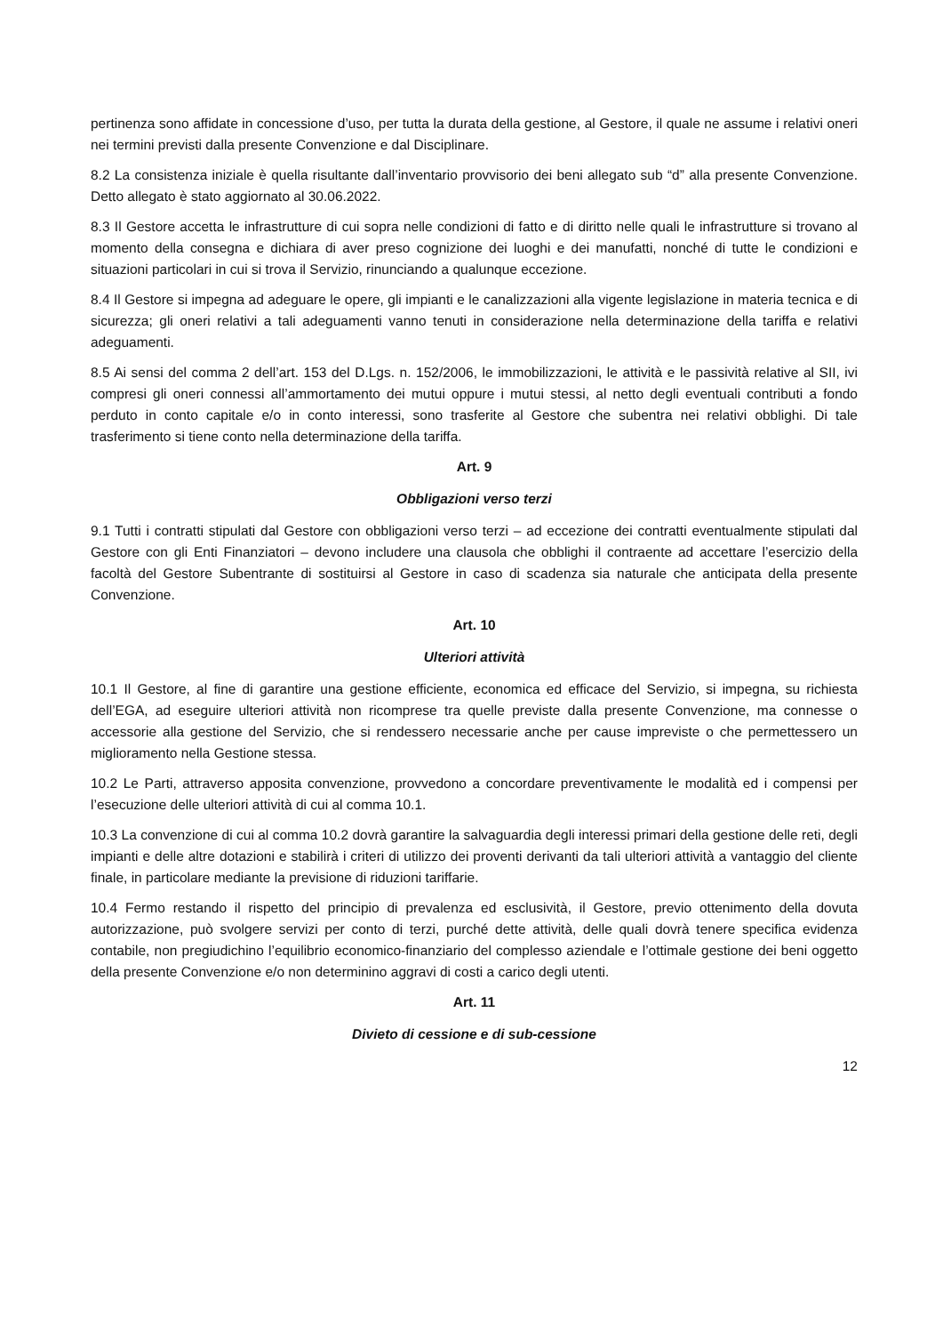pertinenza sono affidate in concessione d’uso, per tutta la durata della gestione, al Gestore, il quale ne assume i relativi oneri nei termini previsti dalla presente Convenzione e dal Disciplinare.
8.2 La consistenza iniziale è quella risultante dall’inventario provvisorio dei beni allegato sub “d” alla presente Convenzione. Detto allegato è stato aggiornato al 30.06.2022.
8.3 Il Gestore accetta le infrastrutture di cui sopra nelle condizioni di fatto e di diritto nelle quali le infrastrutture si trovano al momento della consegna e dichiara di aver preso cognizione dei luoghi e dei manufatti, nonché di tutte le condizioni e situazioni particolari in cui si trova il Servizio, rinunciando a qualunque eccezione.
8.4 Il Gestore si impegna ad adeguare le opere, gli impianti e le canalizzazioni alla vigente legislazione in materia tecnica e di sicurezza; gli oneri relativi a tali adeguamenti vanno tenuti in considerazione nella determinazione della tariffa e relativi adeguamenti.
8.5 Ai sensi del comma 2 dell’art. 153 del D.Lgs. n. 152/2006, le immobilizzazioni, le attività e le passività relative al SII, ivi compresi gli oneri connessi all’ammortamento dei mutui oppure i mutui stessi, al netto degli eventuali contributi a fondo perduto in conto capitale e/o in conto interessi, sono trasferite al Gestore che subentra nei relativi obblighi. Di tale trasferimento si tiene conto nella determinazione della tariffa.
Art. 9
Obbligazioni verso terzi
9.1 Tutti i contratti stipulati dal Gestore con obbligazioni verso terzi – ad eccezione dei contratti eventualmente stipulati dal Gestore con gli Enti Finanziatori – devono includere una clausola che obblighi il contraente ad accettare l’esercizio della facoltà del Gestore Subentrante di sostituirsi al Gestore in caso di scadenza sia naturale che anticipata della presente Convenzione.
Art. 10
Ulteriori attività
10.1 Il Gestore, al fine di garantire una gestione efficiente, economica ed efficace del Servizio, si impegna, su richiesta dell’EGA, ad eseguire ulteriori attività non ricomprese tra quelle previste dalla presente Convenzione, ma connesse o accessorie alla gestione del Servizio, che si rendessero necessarie anche per cause impreviste o che permettessero un miglioramento nella Gestione stessa.
10.2 Le Parti, attraverso apposita convenzione, provvedono a concordare preventivamente le modalità ed i compensi per l’esecuzione delle ulteriori attività di cui al comma 10.1.
10.3 La convenzione di cui al comma 10.2 dovrà garantire la salvaguardia degli interessi primari della gestione delle reti, degli impianti e delle altre dotazioni e stabilirà i criteri di utilizzo dei proventi derivanti da tali ulteriori attività a vantaggio del cliente finale, in particolare mediante la previsione di riduzioni tariffarie.
10.4 Fermo restando il rispetto del principio di prevalenza ed esclusività, il Gestore, previo ottenimento della dovuta autorizzazione, può svolgere servizi per conto di terzi, purché dette attività, delle quali dovrà tenere specifica evidenza contabile, non pregiudichino l’equilibrio economico-finanziario del complesso aziendale e l’ottimale gestione dei beni oggetto della presente Convenzione e/o non determinino aggravi di costi a carico degli utenti.
Art. 11
Divieto di cessione e di sub-cessione
12